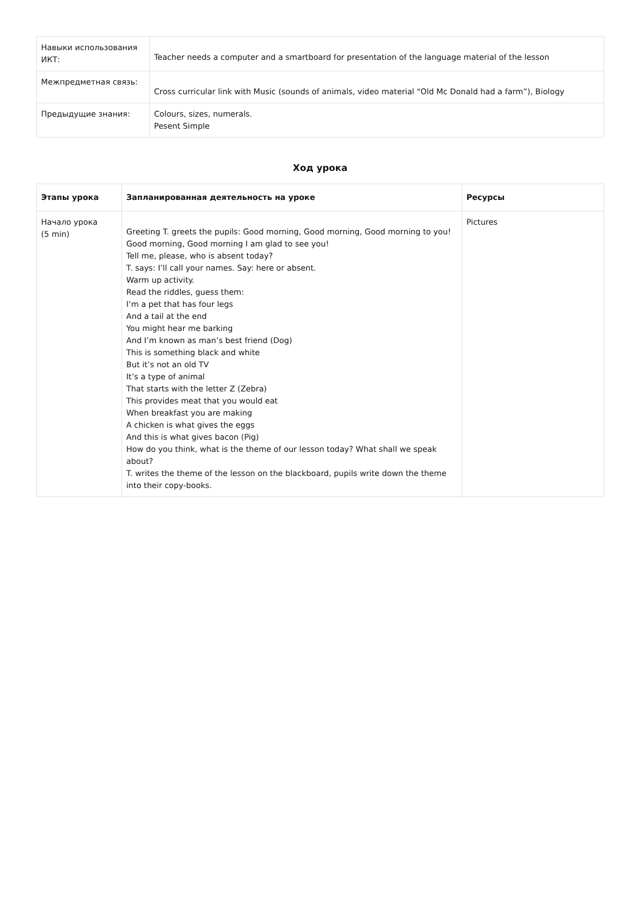| Навыки использования ИКТ: | Teacher needs a computer and a smartboard for presentation of the language material of the lesson |
| Межпредметная связь: | Cross curricular link with Music (sounds of animals, video material “Old Mc Donald had a farm”), Biology |
| Предыдущие знания: | Colours, sizes, numerals. Pesent Simple |
Ход урока
| Этапы урока | Запланированная деятельность на уроке | Ресурсы |
| --- | --- | --- |
| Начало урока (5 min) | Greeting T. greets the pupils: Good morning, Good morning, Good morning to you! Good morning, Good morning I am glad to see you! Tell me, please, who is absent today? T. says: I’ll call your names. Say: here or absent. Warm up activity. Read the riddles, guess them: I’m a pet that has four legs And a tail at the end You might hear me barking And I’m known as man’s best friend (Dog) This is something black and white But it’s not an old TV It’s a type of animal That starts with the letter Z (Zebra) This provides meat that you would eat When breakfast you are making A chicken is what gives the eggs And this is what gives bacon (Pig) How do you think, what is the theme of our lesson today? What shall we speak about? T. writes the theme of the lesson on the blackboard, pupils write down the theme into their copy-books. | Pictures |